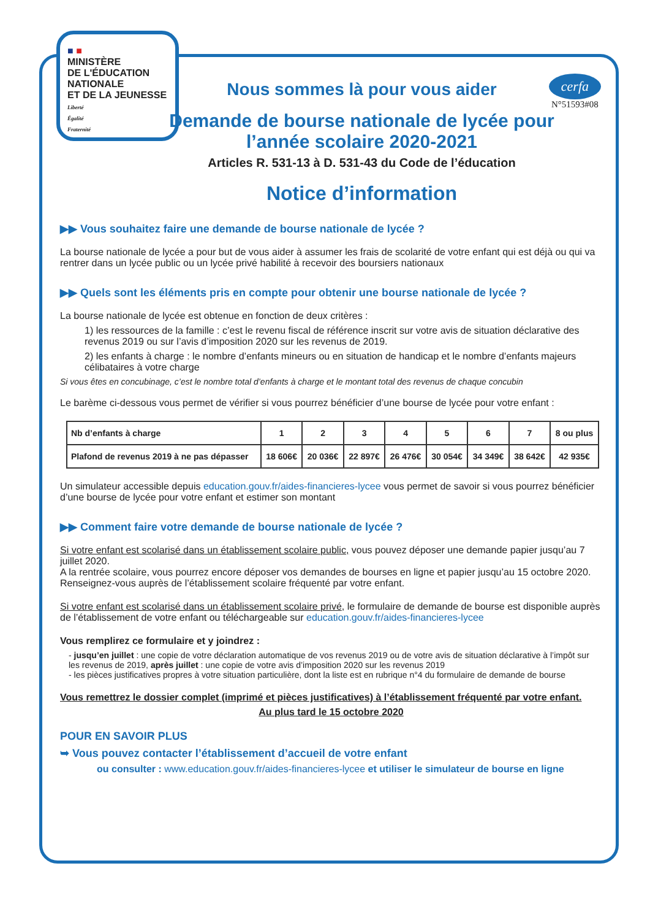■ ■
MINISTÈRE
DE L'ÉDUCATION
NATIONALE
ET DE LA JEUNESSE
Liberté
Égalité
Fraternité
cerfa
N°51593#08
Nous sommes là pour vous aider
Demande de bourse nationale de lycée pour
l’année scolaire 2020-2021
Articles R. 531-13 à D. 531-43 du Code de l’éducation
Notice d’information
▶▶ Vous souhaitez faire une demande de bourse nationale de lycée ?
La bourse nationale de lycée a pour but de vous aider à assumer les frais de scolarité de votre enfant qui est déjà ou qui va rentrer dans un lycée public ou un lycée privé habilité à recevoir des boursiers nationaux
▶▶ Quels sont les éléments pris en compte pour obtenir une bourse nationale de lycée ?
La bourse nationale de lycée est obtenue en fonction de deux critères :
1) les ressources de la famille : c’est le revenu fiscal de référence inscrit sur votre avis de situation déclarative des revenus 2019 ou sur l’avis d’imposition 2020 sur les revenus de 2019.
2) les enfants à charge : le nombre d’enfants mineurs ou en situation de handicap et le nombre d’enfants majeurs célibataires à votre charge
Si vous êtes en concubinage, c’est le nombre total d’enfants à charge et le montant total des revenus de chaque concubin
Le barème ci-dessous vous permet de vérifier si vous pourrez bénéficier d’une bourse de lycée pour votre enfant :
| Nb d’enfants à charge | 1 | 2 | 3 | 4 | 5 | 6 | 7 | 8 ou plus |
| --- | --- | --- | --- | --- | --- | --- | --- | --- |
| Plafond de revenus 2019 à ne pas dépasser | 18 606€ | 20 036€ | 22 897€ | 26 476€ | 30 054€ | 34 349€ | 38 642€ | 42 935€ |
Un simulateur accessible depuis education.gouv.fr/aides-financieres-lycee vous permet de savoir si vous pourrez bénéficier d’une bourse de lycée pour votre enfant et estimer son montant
▶▶ Comment faire votre demande de bourse nationale de lycée ?
Si votre enfant est scolarisé dans un établissement scolaire public, vous pouvez déposer une demande papier jusqu’au 7 juillet 2020.
A la rentrée scolaire, vous pourrez encore déposer vos demandes de bourses en ligne et papier jusqu’au 15 octobre 2020.
Renseignez-vous auprès de l’établissement scolaire fréquenté par votre enfant.
Si votre enfant est scolarisé dans un établissement scolaire privé, le formulaire de demande de bourse est disponible auprès de l’établissement de votre enfant ou téléchargeable sur education.gouv.fr/aides-financieres-lycee
Vous remplirez ce formulaire et y joindrez :
- jusqu’en juillet : une copie de votre déclaration automatique de vos revenus 2019 ou de votre avis de situation déclarative à l’impôt sur les revenus de 2019, après juillet : une copie de votre avis d’imposition 2020 sur les revenus 2019
- les pièces justificatives propres à votre situation particulière, dont la liste est en rubrique n°4 du formulaire de demande de bourse
Vous remettrez le dossier complet (imprimé et pièces justificatives) à l’établissement fréquenté par votre enfant.
Au plus tard le 15 octobre 2020
POUR EN SAVOIR PLUS
➥ Vous pouvez contacter l’établissement d’accueil de votre enfant
ou consulter : www.education.gouv.fr/aides-financieres-lycee et utiliser le simulateur de bourse en ligne